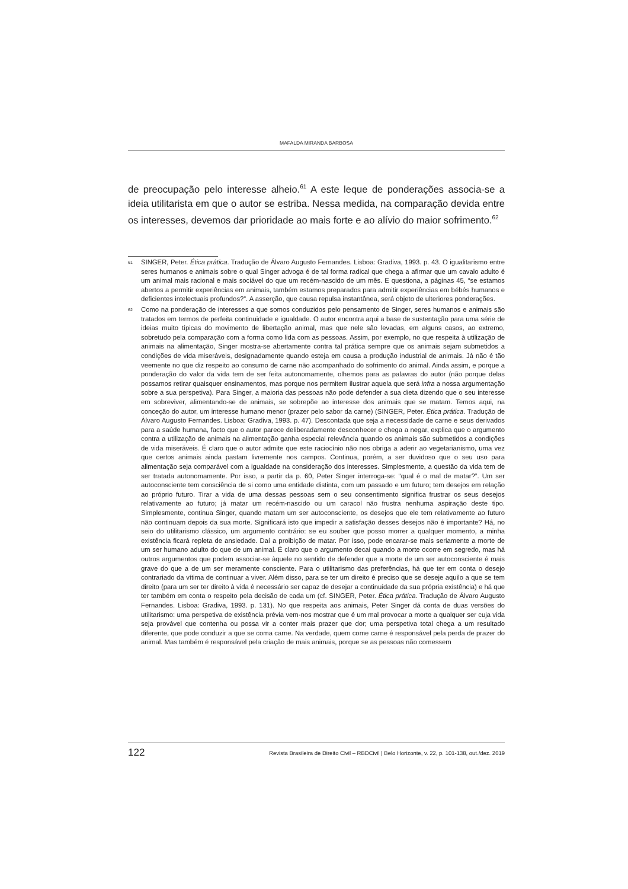MAFALDA MIRANDA BARBOSA
de preocupação pelo interesse alheio.<sup>61</sup> A este leque de ponderações associa-se a ideia utilitarista em que o autor se estriba. Nessa medida, na comparação devida entre os interesses, devemos dar prioridade ao mais forte e ao alívio do maior sofrimento.<sup>62</sup>
61 SINGER, Peter. Ética prática. Tradução de Álvaro Augusto Fernandes. Lisboa: Gradiva, 1993. p. 43. O igualitarismo entre seres humanos e animais sobre o qual Singer advoga é de tal forma radical que chega a afirmar que um cavalo adulto é um animal mais racional e mais sociável do que um recém-nascido de um mês. E questiona, a páginas 45, “se estamos abertos a permitir experiências em animais, também estamos preparados para admitir experiências em bébés humanos e deficientes intelectuais profundos?”. A asserção, que causa repulsa instantânea, será objeto de ulteriores ponderações.
62 Como na ponderação de interesses a que somos conduzidos pelo pensamento de Singer, seres humanos e animais são tratados em termos de perfeita continuidade e igualdade. O autor encontra aqui a base de sustentação para uma série de ideias muito típicas do movimento de libertação animal, mas que nele são levadas, em alguns casos, ao extremo, sobretudo pela comparação com a forma como lida com as pessoas. Assim, por exemplo, no que respeita à utilização de animais na alimentação, Singer mostra-se abertamente contra tal prática sempre que os animais sejam submetidos a condições de vida miseráveis, designadamente quando esteja em causa a produção industrial de animais. Já não é tão veemente no que diz respeito ao consumo de carne não acompanhado do sofrimento do animal. Ainda assim, e porque a ponderação do valor da vida tem de ser feita autonomamente, olhemos para as palavras do autor (não porque delas possamos retirar quaisquer ensinamentos, mas porque nos permitem ilustrar aquela que será infra a nossa argumentação sobre a sua perspetiva). Para Singer, a maioria das pessoas não pode defender a sua dieta dizendo que o seu interesse em sobreviver, alimentando-se de animais, se sobrepõe ao interesse dos animais que se matam. Temos aqui, na conceção do autor, um interesse humano menor (prazer pelo sabor da carne) (SINGER, Peter. Ética prática. Tradução de Álvaro Augusto Fernandes. Lisboa: Gradiva, 1993. p. 47). Descontada que seja a necessidade de carne e seus derivados para a saúde humana, facto que o autor parece deliberadamente desconhecer e chega a negar, explica que o argumento contra a utilização de animais na alimentação ganha especial relevância quando os animais são submetidos a condições de vida miseráveis. É claro que o autor admite que este raciocínio não nos obriga a aderir ao vegetarianismo, uma vez que certos animais ainda pastam livremente nos campos. Continua, porém, a ser duvidoso que o seu uso para alimentação seja comparável com a igualdade na consideração dos interesses. Simplesmente, a questão da vida tem de ser tratada autonomamente. Por isso, a partir da p. 60, Peter Singer interroga-se: “qual é o mal de matar?”. Um ser autoconsciente tem consciência de si como uma entidade distinta, com um passado e um futuro; tem desejos em relação ao próprio futuro. Tirar a vida de uma dessas pessoas sem o seu consentimento significa frustrar os seus desejos relativamente ao futuro; já matar um recém-nascido ou um caracol não frustra nenhuma aspiração deste tipo. Simplesmente, continua Singer, quando matam um ser autoconsciente, os desejos que ele tem relativamente ao futuro não continuam depois da sua morte. Significará isto que impedir a satisfação desses desejos não é importante? Há, no seio do utilitarismo clássico, um argumento contrário: se eu souber que posso morrer a qualquer momento, a minha existência ficará repleta de ansiedade. Daí a proibição de matar. Por isso, pode encarar-se mais seriamente a morte de um ser humano adulto do que de um animal. É claro que o argumento decai quando a morte ocorre em segredo, mas há outros argumentos que podem associar-se àquele no sentido de defender que a morte de um ser autoconsciente é mais grave do que a de um ser meramente consciente. Para o utilitarismo das preferências, há que ter em conta o desejo contrariado da vítima de continuar a viver. Além disso, para se ter um direito é preciso que se deseje aquilo a que se tem direito (para um ser ter direito à vida é necessário ser capaz de desejar a continuidade da sua própria existência) e há que ter também em conta o respeito pela decisão de cada um (cf. SINGER, Peter. Ética prática. Tradução de Álvaro Augusto Fernandes. Lisboa: Gradiva, 1993. p. 131). No que respeita aos animais, Peter Singer dá conta de duas versões do utilitarismo: uma perspetiva de existência prévia vem-nos mostrar que é um mal provocar a morte a qualquer ser cuja vida seja provável que contenha ou possa vir a conter mais prazer que dor; uma perspetiva total chega a um resultado diferente, que pode conduzir a que se coma carne. Na verdade, quem come carne é responsável pela perda de prazer do animal. Mas também é responsável pela criação de mais animais, porque se as pessoas não comessem
122 Revista Brasileira de Direito Civil – RBDCivil | Belo Horizonte, v. 22, p. 101-138, out./dez. 2019